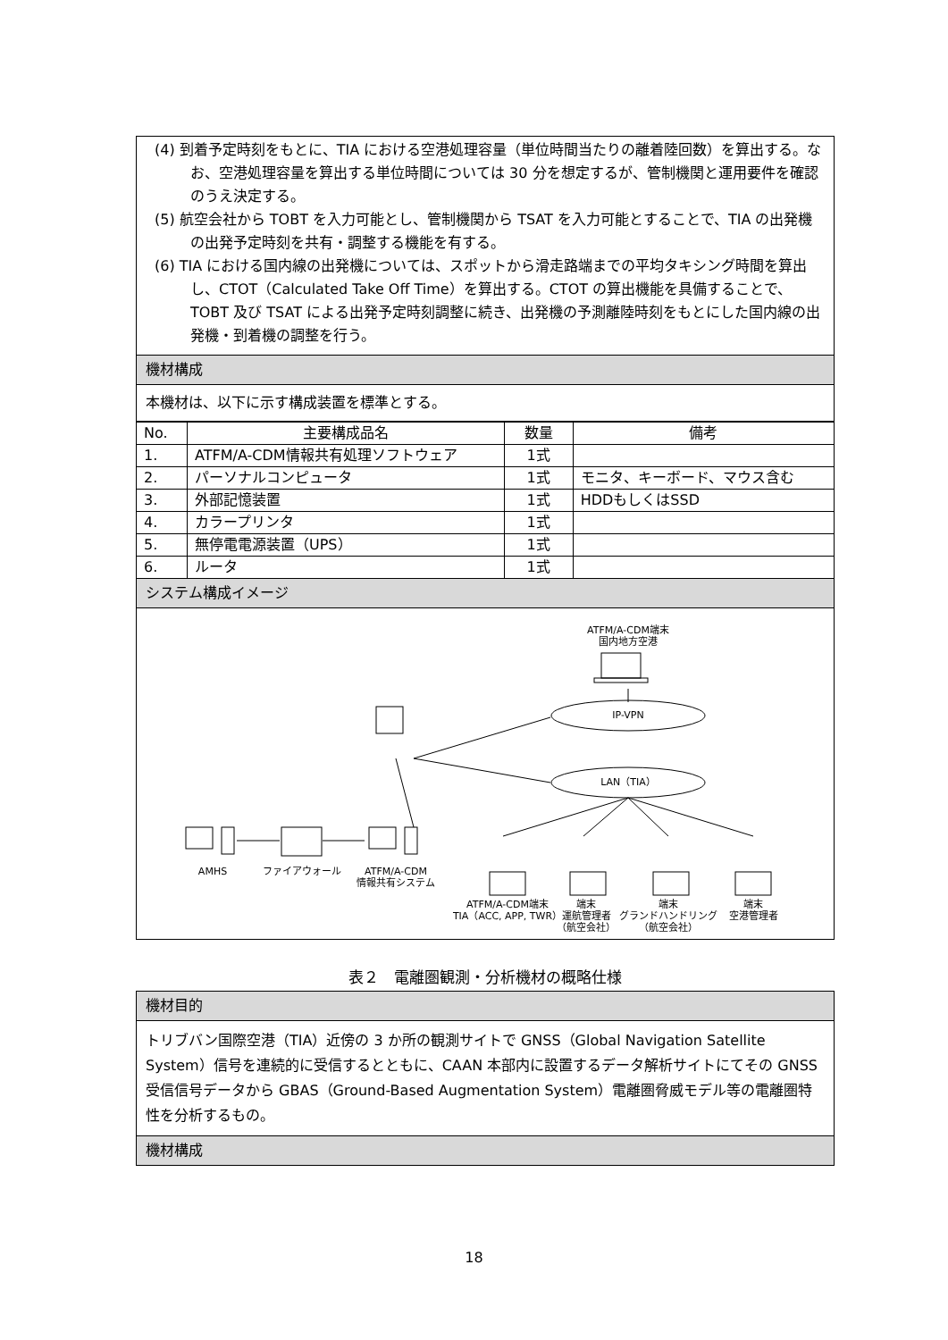(4) 到着予定時刻をもとに、TIA における空港処理容量（単位時間当たりの離着陸回数）を算出する。なお、空港処理容量を算出する単位時間については 30 分を想定するが、管制機関と運用要件を確認のうえ決定する。
(5) 航空会社から TOBT を入力可能とし、管制機関から TSAT を入力可能とすることで、TIA の出発機の出発予定時刻を共有・調整する機能を有する。
(6) TIA における国内線の出発機については、スポットから滑走路端までの平均タキシング時間を算出し、CTOT（Calculated Take Off Time）を算出する。CTOT の算出機能を具備することで、TOBT 及び TSAT による出発予定時刻調整に続き、出発機の予測離陸時刻をもとにした国内線の出発機・到着機の調整を行う。
機材構成
本機材は、以下に示す構成装置を標準とする。
| No. | 主要構成品名 | 数量 | 備考 |
| --- | --- | --- | --- |
| 1. | ATFM/A-CDM情報共有処理ソフトウェア | 1式 | |
| 2. | パーソナルコンピュータ | 1式 | モニタ、キーボード、マウス含む |
| 3. | 外部記憶装置 | 1式 | HDDもしくはSSD |
| 4. | カラープリンタ | 1式 | |
| 5. | 無停電電源装置（UPS） | 1式 | |
| 6. | ルータ | 1式 | |
システム構成イメージ
ATFM/A-CDM端末
国内地方空港
IP-VPN
LAN（TIA）
AMHS ファイアウォール
ATFM/A-CDM
情報共有システム
ATFM/A-CDM端末
TIA（ACC, APP, TWR）
端末
運航管理者
（航空会社）
端末
グランドハンドリング
（航空会社）
端末
空港管理者
表２　電離圏観測・分析機材の概略仕様
機材目的
トリブバン国際空港（TIA）近傍の 3 か所の観測サイトで GNSS（Global Navigation Satellite System）信号を連続的に受信するとともに、CAAN 本部内に設置するデータ解析サイトにてその GNSS 受信信号データから GBAS（Ground-Based Augmentation System）電離圏脅威モデル等の電離圏特性を分析するもの。
機材構成
18